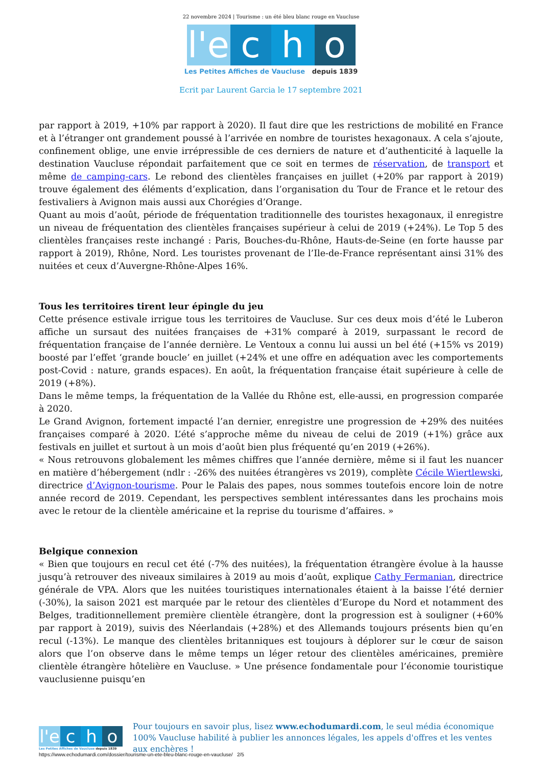22 novembre 2024 | Tourisme : un été bleu blanc rouge en Vaucluse
l'e c h o
Les Petites Affiches de Vaucluse depuis 1839
Ecrit par Laurent Garcia le 17 septembre 2021
par rapport à 2019, +10% par rapport à 2020). Il faut dire que les restrictions de mobilité en France et à l’étranger ont grandement poussé à l’arrivée en nombre de touristes hexagonaux. A cela s’ajoute, confinement oblige, une envie irrépressible de ces derniers de nature et d’authenticité à laquelle la destination Vaucluse répondait parfaitement que ce soit en termes de réservation, de transport et même de camping-cars. Le rebond des clientèles françaises en juillet (+20% par rapport à 2019) trouve également des éléments d’explication, dans l’organisation du Tour de France et le retour des festivaliers à Avignon mais aussi aux Chorégies d’Orange.
Quant au mois d’août, période de fréquentation traditionnelle des touristes hexagonaux, il enregistre un niveau de fréquentation des clientèles françaises supérieur à celui de 2019 (+24%). Le Top 5 des clientèles françaises reste inchangé : Paris, Bouches-du-Rhône, Hauts-de-Seine (en forte hausse par rapport à 2019), Rhône, Nord. Les touristes provenant de l’Ile-de-France représentant ainsi 31% des nuitées et ceux d’Auvergne-Rhône-Alpes 16%.
Tous les territoires tirent leur épingle du jeu
Cette présence estivale irrigue tous les territoires de Vaucluse. Sur ces deux mois d’été le Luberon affiche un sursaut des nuitées françaises de +31% comparé à 2019, surpassant le record de fréquentation française de l’année dernière. Le Ventoux a connu lui aussi un bel été (+15% vs 2019) boosté par l’effet ‘grande boucle’ en juillet (+24% et une offre en adéquation avec les comportements post-Covid : nature, grands espaces). En août, la fréquentation française était supérieure à celle de 2019 (+8%).
Dans le même temps, la fréquentation de la Vallée du Rhône est, elle-aussi, en progression comparée à 2020.
Le Grand Avignon, fortement impacté l’an dernier, enregistre une progression de +29% des nuitées françaises comparé à 2020. L’été s’approche même du niveau de celui de 2019 (+1%) grâce aux festivals en juillet et surtout à un mois d’août bien plus fréquenté qu’en 2019 (+26%).
« Nous retrouvons globalement les mêmes chiffres que l’année dernière, même si il faut les nuancer en matière d’hébergement (ndlr : -26% des nuitées étrangères vs 2019), complète Cécile Wiertlewski, directrice d’Avignon-tourisme. Pour le Palais des papes, nous sommes toutefois encore loin de notre année record de 2019. Cependant, les perspectives semblent intéressantes dans les prochains mois avec le retour de la clientèle américaine et la reprise du tourisme d’affaires. »
Belgique connexion
« Bien que toujours en recul cet été (-7% des nuitées), la fréquentation étrangère évolue à la hausse jusqu’à retrouver des niveaux similaires à 2019 au mois d’août, explique Cathy Fermanian, directrice générale de VPA. Alors que les nuitées touristiques internationales étaient à la baisse l’été dernier (-30%), la saison 2021 est marquée par le retour des clientèles d’Europe du Nord et notamment des Belges, traditionnellement première clientèle étrangère, dont la progression est à souligner (+60% par rapport à 2019), suivis des Néerlandais (+28%) et des Allemands toujours présents bien qu’en recul (-13%). Le manque des clientèles britanniques est toujours à déplorer sur le cœur de saison alors que l’on observe dans le même temps un léger retour des clientèles américaines, première clientèle étrangère hôtelière en Vaucluse. » Une présence fondamentale pour l’économie touristique vauclusienne puisqu’en
l'e c h o
Les Petites Affiches de Vaucluse depuis 1839
Pour toujours en savoir plus, lisez www.echodumardi.com, le seul média économique 100% Vaucluse habilité à publier les annonces légales, les appels d'offres et les ventes aux enchères !
https://www.echodumardi.com/dossier/tourisme-un-ete-bleu-blanc-rouge-en-vaucluse/ 2/5